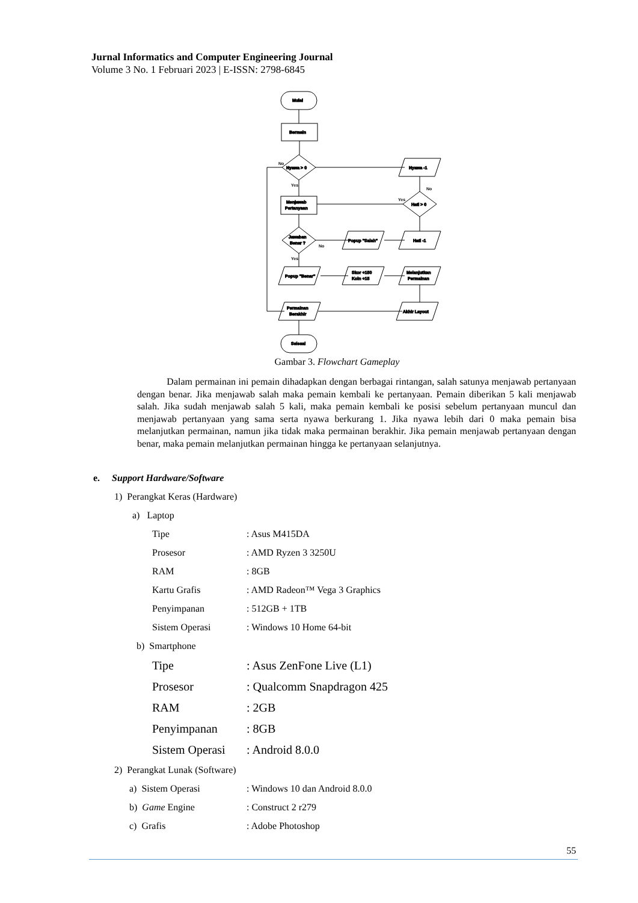Jurnal Informatics and Computer Engineering Journal
Volume 3 No. 1 Februari 2023 | E-ISSN: 2798-6845
Mulai
Bermain
Nyawa > 0
Menjawab
Pertanyaan
Jawaban
Benar ?
Nyawa -1
Hati > 0
Popup "Salah"
Hati -1
Popup "Benar"
Skor +150
Koin +15
Melanjutkan
Permainan
Permainan
Berakhir
Akhir Layout
Selesai
No
Yes
Yes
No
No
Yes
Gambar 3. Flowchart Gameplay
Dalam permainan ini pemain dihadapkan dengan berbagai rintangan, salah satunya menjawab pertanyaan dengan benar. Jika menjawab salah maka pemain kembali ke pertanyaan. Pemain diberikan 5 kali menjawab salah. Jika sudah menjawab salah 5 kali, maka pemain kembali ke posisi sebelum pertanyaan muncul dan menjawab pertanyaan yang sama serta nyawa berkurang 1. Jika nyawa lebih dari 0 maka pemain bisa melanjutkan permainan, namun jika tidak maka permainan berakhir. Jika pemain menjawab pertanyaan dengan benar, maka pemain melanjutkan permainan hingga ke pertanyaan selanjutnya.
e. Support Hardware/Software
1) Perangkat Keras (Hardware)
a) Laptop
Tipe: Asus M415DA
Prosesor: AMD Ryzen 3 3250U
RAM: 8GB
Kartu Grafis: AMD Radeon™ Vega 3 Graphics
Penyimpanan: 512GB + 1TB
Sistem Operasi: Windows 10 Home 64-bit
b) Smartphone
Tipe: Asus ZenFone Live (L1)
Prosesor: Qualcomm Snapdragon 425
RAM: 2GB
Penyimpanan: 8GB
Sistem Operasi: Android 8.0.0
2) Perangkat Lunak (Software)
a) Sistem Operasi: Windows 10 dan Android 8.0.0
b) Game Engine: Construct 2 r279
c) Grafis: Adobe Photoshop
55